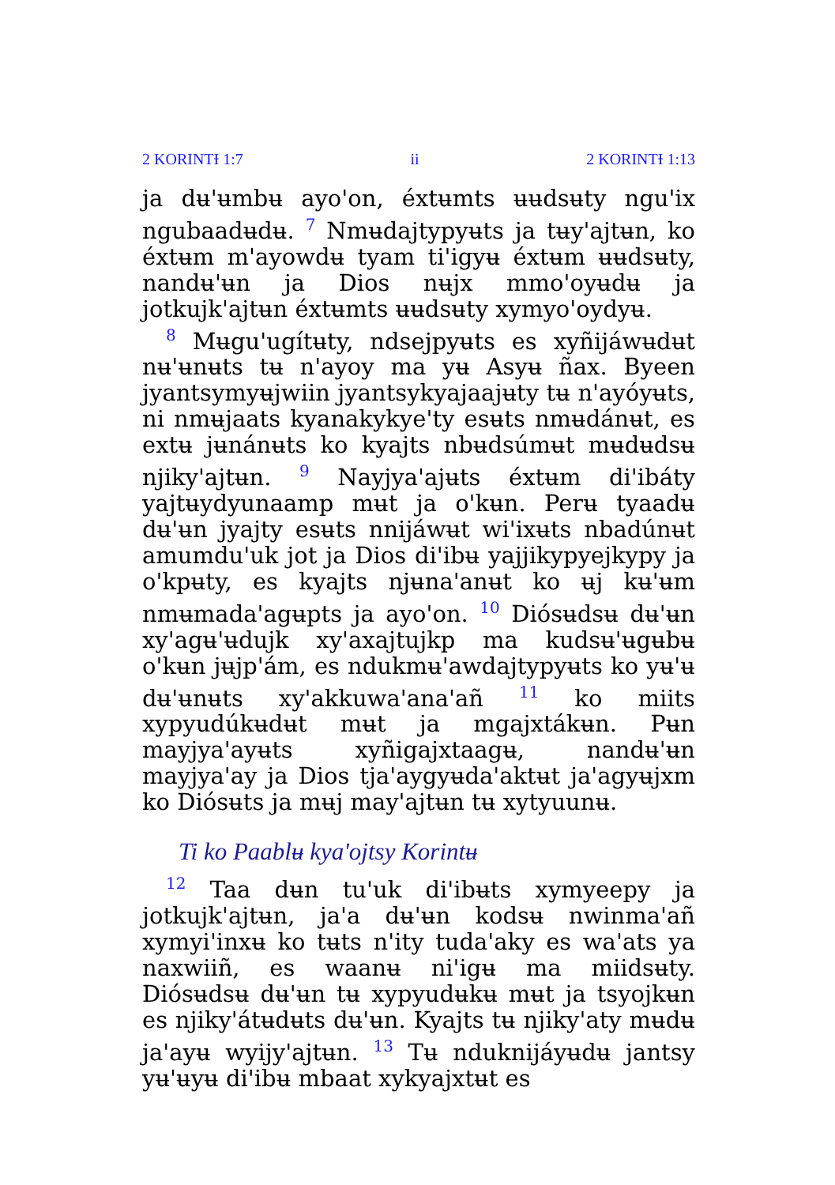2 KORINTƗ 1:7 ii 2 KORINTƗ 1:13
ja dʉ'ʉmbʉ ayo'on, éxtʉmts ʉʉdsʉty ngu'ix ngubaadʉdʉ. <sup>7</sup> Nmʉdajtypyʉts ja tʉy'ajtʉn, ko éxtʉm m'ayowdʉ tyam ti'igyʉ éxtʉm ʉʉdsʉty, nandʉ'ʉn ja Dios nʉjx mmo'oyʉdʉ ja jotkujk'ajtʉn éxtʉmts ʉʉdsʉty xymyo'oydyʉ.
<sup>8</sup> Mʉgu'ugítʉty, ndsejpyʉts es xyñijáwʉdʉt nʉ'ʉnʉts tʉ n'ayoy ma yʉ Asyʉ ñax. Byeen jyantsymyʉjwiin jyantsykyajaajʉty tʉ n'ayóyʉts, ni nmʉjaats kyanakykye'ty esʉts nmʉdánʉt, es extʉ jʉnánʉts ko kyajts nbʉdsúmʉt mʉdʉdsʉ njiky'ajtʉn. <sup>9</sup> Nayjya'ajʉts éxtʉm di'ibáty yajtʉydyunaamp mʉt ja o'kʉn. Perʉ tyaadʉ dʉ'ʉn jyajty esʉts nnijáwʉt wi'ixʉts nbadúnʉt amumdu'uk jot ja Dios di'ibʉ yajjikypyejkypy ja o'kpʉty, es kyajts njʉna'anʉt ko ʉj kʉ'ʉm nmʉmada'agʉpts ja ayo'on. <sup>10</sup> Diósʉdsʉ dʉ'ʉn xy'agʉ'ʉdujk xy'axajtujkp ma kudsʉ'ʉgʉbʉ o'kʉn jʉjp'ám, es ndukmʉ'awdajtypyʉts ko yʉ'ʉ dʉ'ʉnʉts xy'akkuwa'ana'añ <sup>11</sup> ko miits xypyudúkʉdʉt mʉt ja mgajxtákʉn. Pʉn mayjya'ayʉts xyñigajxtaagʉ, nandʉ'ʉn mayjya'ay ja Dios tja'aygyʉda'aktʉt ja'agyʉjxm ko Diósʉts ja mʉj may'ajtʉn tʉ xytyuunʉ.
Ti ko Paablʉ kya'ojtsy Korintʉ
<sup>12</sup> Taa dʉn tu'uk di'ibʉts xymyeepy ja jotkujk'ajtʉn, ja'a dʉ'ʉn kodsʉ nwinma'añ xymyi'inxʉ ko tʉts n'ity tuda'aky es wa'ats ya naxwiiñ, es waanʉ ni'igʉ ma miidsʉty. Diósʉdsʉ dʉ'ʉn tʉ xypyudʉkʉ mʉt ja tsyojkʉn es njiky'átʉdʉts dʉ'ʉn. Kyajts tʉ njiky'aty mʉdʉ ja'ayʉ wyijy'ajtʉn. <sup>13</sup> Tʉ nduknijáyʉdʉ jantsy yʉ'ʉyʉ di'ibʉ mbaat xykyajxtʉt es